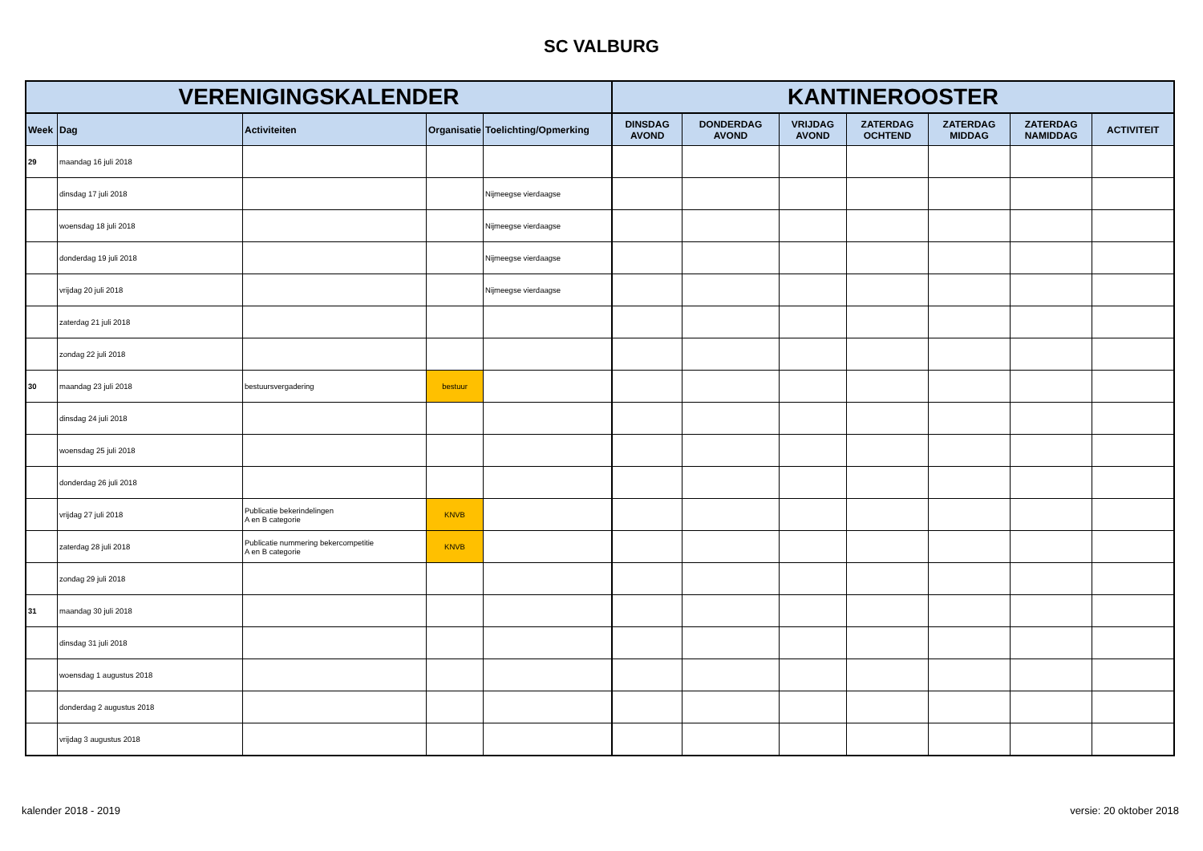SC VALBURG
| VERENIGINGSKALENDER | | | | | KANTINEROOSTER | | | | | | |
| --- | --- | --- | --- | --- | --- | --- | --- | --- | --- | --- | --- |
| Week | Dag | Activiteiten | Organisatie | Toelichting/Opmerking | DINSDAG AVOND | DONDERDAG AVOND | VRIJDAG AVOND | ZATERDAG OCHTEND | ZATERDAG MIDDAG | ZATERDAG NAMIDDAG | ACTIVITEIT |
| 29 | maandag 16 juli 2018 | | | | | | | | | | |
| | dinsdag 17 juli 2018 | | | Nijmeegse vierdaagse | | | | | | | |
| | woensdag 18 juli 2018 | | | Nijmeegse vierdaagse | | | | | | | |
| | donderdag 19 juli 2018 | | | Nijmeegse vierdaagse | | | | | | | |
| | vrijdag 20 juli 2018 | | | Nijmeegse vierdaagse | | | | | | | |
| | zaterdag 21 juli 2018 | | | | | | | | | | |
| | zondag 22 juli 2018 | | | | | | | | | | |
| 30 | maandag 23 juli 2018 | bestuursvergadering | bestuur | | | | | | | | |
| | dinsdag 24 juli 2018 | | | | | | | | | | |
| | woensdag 25 juli 2018 | | | | | | | | | | |
| | donderdag 26 juli 2018 | | | | | | | | | | |
| | vrijdag 27 juli 2018 | Publicatie bekerindelingen A en B categorie | KNVB | | | | | | | | |
| | zaterdag 28 juli 2018 | Publicatie nummering bekercompetitie A en B categorie | KNVB | | | | | | | | |
| | zondag 29 juli 2018 | | | | | | | | | | |
| 31 | maandag 30 juli 2018 | | | | | | | | | | |
| | dinsdag 31 juli 2018 | | | | | | | | | | |
| | woensdag 1 augustus 2018 | | | | | | | | | | |
| | donderdag 2 augustus 2018 | | | | | | | | | | |
| | vrijdag 3 augustus 2018 | | | | | | | | | | |
kalender 2018 - 2019 versie: 20 oktober 2018